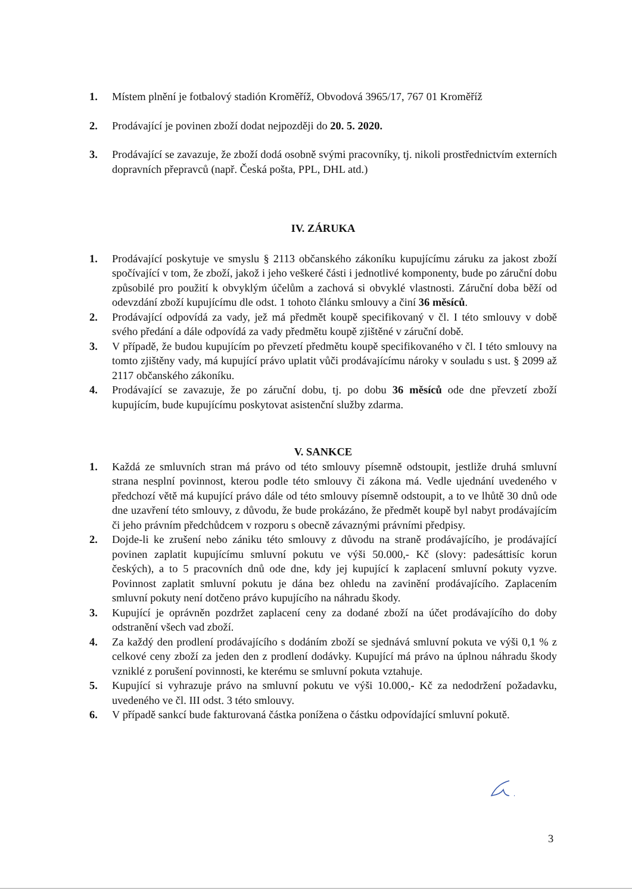1. Místem plnění je fotbalový stadión Kroměříž, Obvodová 3965/17, 767 01 Kroměříž
2. Prodávající je povinen zboží dodat nejpozději do 20. 5. 2020.
3. Prodávající se zavazuje, že zboží dodá osobně svými pracovníky, tj. nikoli prostřednictvím externích dopravních přepravců (např. Česká pošta, PPL, DHL atd.)
IV. ZÁRUKA
1. Prodávající poskytuje ve smyslu § 2113 občanského zákoníku kupujícímu záruku za jakost zboží spočívající v tom, že zboží, jakož i jeho veškeré části i jednotlivé komponenty, bude po záruční dobu způsobilé pro použití k obvyklým účelům a zachová si obvyklé vlastnosti. Záruční doba běží od odevzdání zboží kupujícímu dle odst. 1 tohoto článku smlouvy a činí 36 měsíců.
2. Prodávající odpovídá za vady, jež má předmět koupě specifikovaný v čl. I této smlouvy v době svého předání a dále odpovídá za vady předmětu koupě zjištěné v záruční době.
3. V případě, že budou kupujícím po převzetí předmětu koupě specifikovaného v čl. I této smlouvy na tomto zjištěny vady, má kupující právo uplatit vůči prodávajícímu nároky v souladu s ust. § 2099 až 2117 občanského zákoníku.
4. Prodávající se zavazuje, že po záruční dobu, tj. po dobu 36 měsíců ode dne převzetí zboží kupujícím, bude kupujícímu poskytovat asistenční služby zdarma.
V. SANKCE
1. Každá ze smluvních stran má právo od této smlouvy písemně odstoupit, jestliže druhá smluvní strana nesplní povinnost, kterou podle této smlouvy či zákona má. Vedle ujednání uvedeného v předchozí větě má kupující právo dále od této smlouvy písemně odstoupit, a to ve lhůtě 30 dnů ode dne uzavření této smlouvy, z důvodu, že bude prokázáno, že předmět koupě byl nabyt prodávajícím či jeho právním předchůdcem v rozporu s obecně závaznými právními předpisy.
2. Dojde-li ke zrušení nebo zániku této smlouvy z důvodu na straně prodávajícího, je prodávající povinen zaplatit kupujícímu smluvní pokutu ve výši 50.000,- Kč (slovy: padesáttisíc korun českých), a to 5 pracovních dnů ode dne, kdy jej kupující k zaplacení smluvní pokuty vyzve. Povinnost zaplatit smluvní pokutu je dána bez ohledu na zavinění prodávajícího. Zaplacením smluvní pokuty není dotčeno právo kupujícího na náhradu škody.
3. Kupující je oprávněn pozdržet zaplacení ceny za dodané zboží na účet prodávajícího do doby odstranění všech vad zboží.
4. Za každý den prodlení prodávajícího s dodáním zboží se sjednává smluvní pokuta ve výši 0,1 % z celkové ceny zboží za jeden den z prodlení dodávky. Kupující má právo na úplnou náhradu škody vzniklé z porušení povinnosti, ke kterému se smluvní pokuta vztahuje.
5. Kupující si vyhrazuje právo na smluvní pokutu ve výši 10.000,- Kč za nedodržení požadavku, uvedeného ve čl. III odst. 3 této smlouvy.
6. V případě sankcí bude fakturovaná částka ponížena o částku odpovídající smluvní pokutě.
3